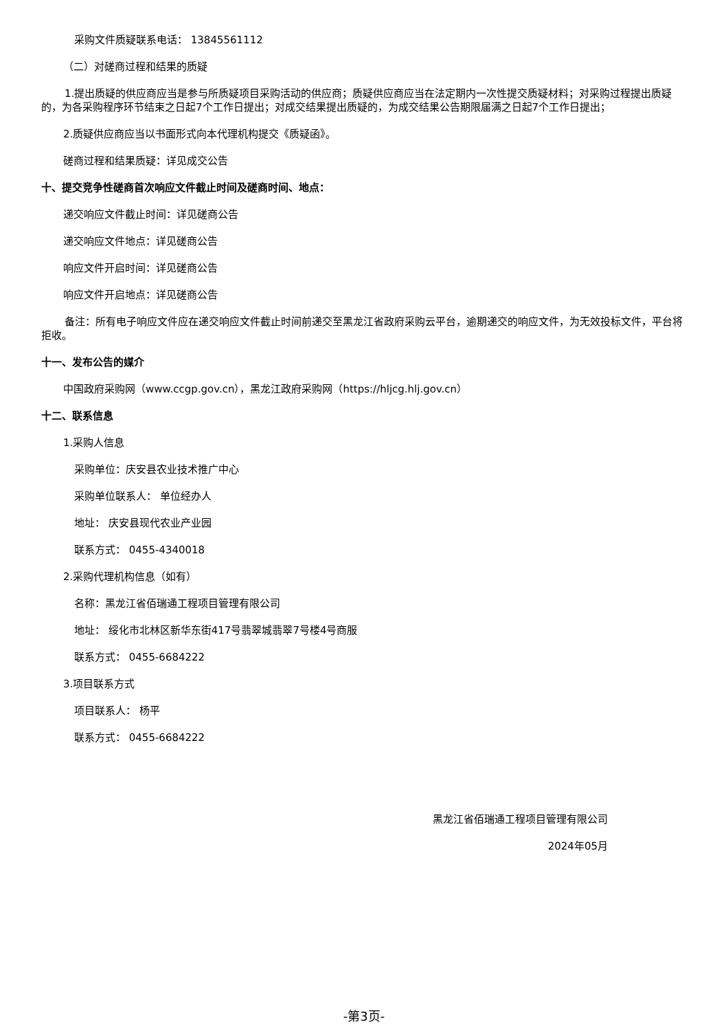采购文件质疑联系电话： 13845561112
（二）对磋商过程和结果的质疑
1.提出质疑的供应商应当是参与所质疑项目采购活动的供应商；质疑供应商应当在法定期内一次性提交质疑材料；对采购过程提出质疑的，为各采购程序环节结束之日起7个工作日提出；对成交结果提出质疑的，为成交结果公告期限届满之日起7个工作日提出；
2.质疑供应商应当以书面形式向本代理机构提交《质疑函》。
磋商过程和结果质疑：详见成交公告
十、提交竞争性磋商首次响应文件截止时间及磋商时间、地点：
递交响应文件截止时间：详见磋商公告
递交响应文件地点：详见磋商公告
响应文件开启时间：详见磋商公告
响应文件开启地点：详见磋商公告
备注：所有电子响应文件应在递交响应文件截止时间前递交至黑龙江省政府采购云平台，逾期递交的响应文件，为无效投标文件，平台将拒收。
十一、发布公告的媒介
中国政府采购网（www.ccgp.gov.cn），黑龙江政府采购网（https://hljcg.hlj.gov.cn）
十二、联系信息
1.采购人信息
采购单位：庆安县农业技术推广中心
采购单位联系人： 单位经办人
地址： 庆安县现代农业产业园
联系方式： 0455-4340018
2.采购代理机构信息（如有）
名称：黑龙江省佰瑞通工程项目管理有限公司
地址： 绥化市北林区新华东街417号翡翠城翡翠7号楼4号商服
联系方式： 0455-6684222
3.项目联系方式
项目联系人： 杨平
联系方式： 0455-6684222
黑龙江省佰瑞通工程项目管理有限公司
2024年05月
-第3页-